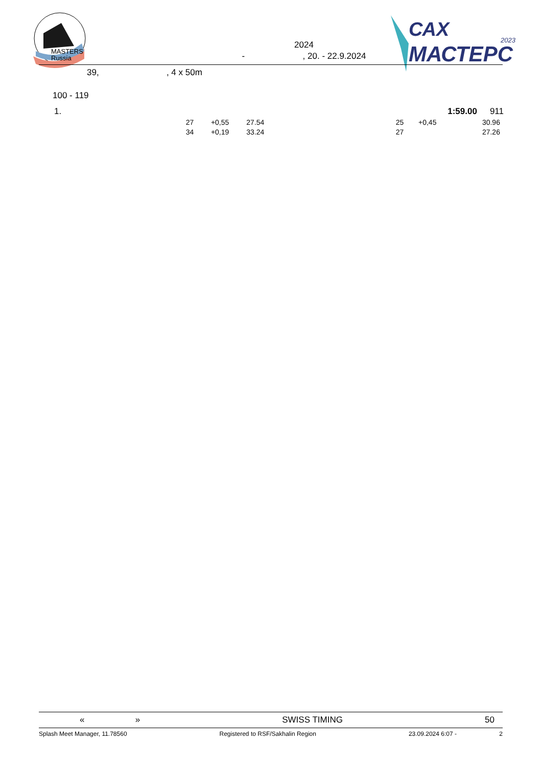MASTERS
Russia
2024
- , 20. - 22.9.2024
САХ
МАСТЕРС
2023
39, , 4 x 50m
100 - 119
| 1. | | | | | | 1:59.00 | 911 |
| | 27 | +0,55 | 27.54 | 25 | +0,45 | | 30.96 |
| | 34 | +0,19 | 33.24 | 27 | | | 27.26 |
« » SWISS TIMING 50
Splash Meet Manager, 11.78560 Registered to RSF/Sakhalin Region 23.09.2024 6:07 - 2